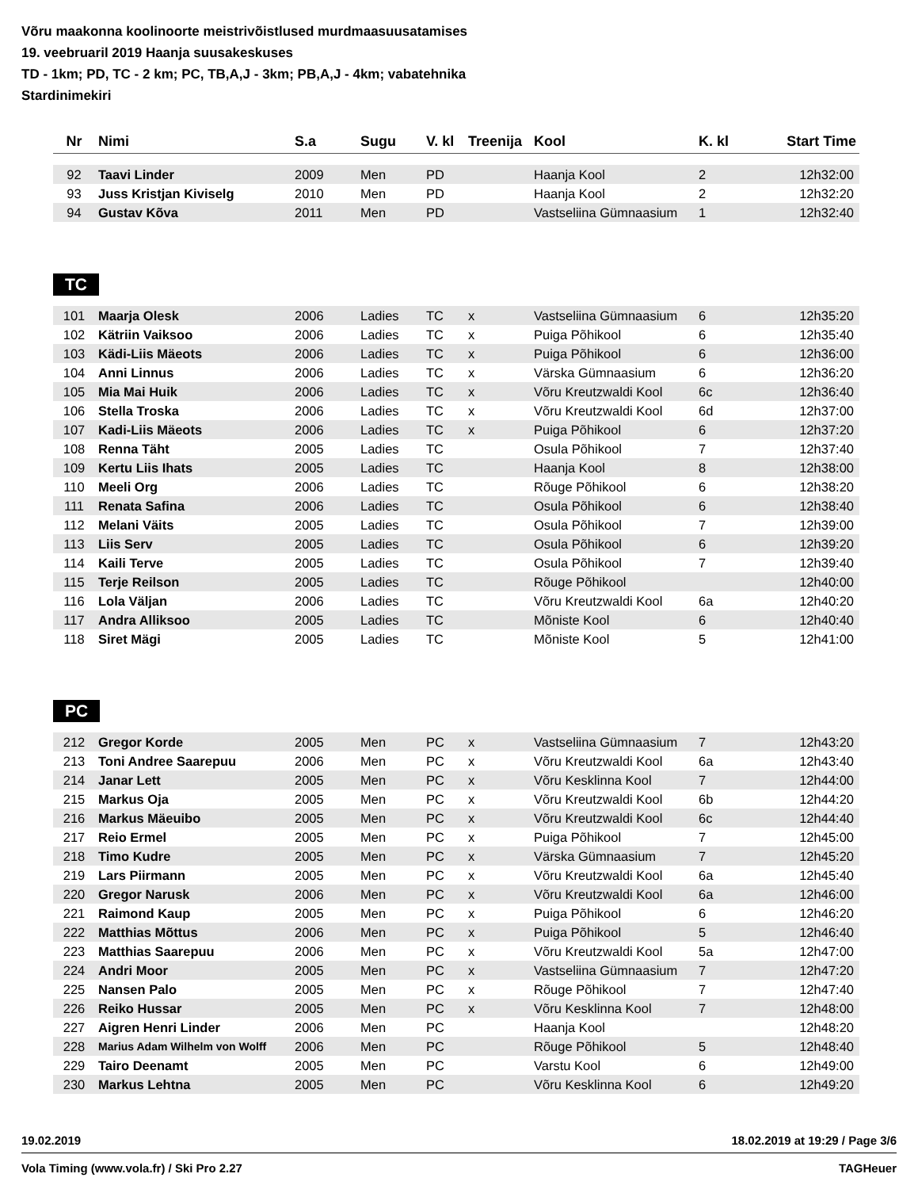Võru maakonna koolinoorte meistrivõistlused murdmaasuusatamises
19. veebruaril 2019 Haanja suusakeskuses
TD - 1km; PD, TC - 2 km; PC, TB,A,J - 3km; PB,A,J - 4km; vabatehnika
Stardinimekiri
| Nr | Nimi | S.a | Sugu | V. kl | Treenija | Kool | K. kl | Start Time |
| --- | --- | --- | --- | --- | --- | --- | --- | --- |
| 92 | Taavi Linder | 2009 | Men | PD | | Haanja Kool | 2 | 12h32:00 |
| 93 | Juss Kristjan Kiviselg | 2010 | Men | PD | | Haanja Kool | 2 | 12h32:20 |
| 94 | Gustav Kõva | 2011 | Men | PD | | Vastseliina Gümnaasium | 1 | 12h32:40 |
TC
| 101 | Maarja Olesk | 2006 | Ladies | TC | x | Vastseliina Gümnaasium | 6 | 12h35:20 |
| 102 | Kätriin Vaiksoo | 2006 | Ladies | TC | x | Puiga Põhikool | 6 | 12h35:40 |
| 103 | Kädi-Liis Mäeots | 2006 | Ladies | TC | x | Puiga Põhikool | 6 | 12h36:00 |
| 104 | Anni Linnus | 2006 | Ladies | TC | x | Värska Gümnaasium | 6 | 12h36:20 |
| 105 | Mia Mai Huik | 2006 | Ladies | TC | x | Võru Kreutzwaldi Kool | 6c | 12h36:40 |
| 106 | Stella Troska | 2006 | Ladies | TC | x | Võru Kreutzwaldi Kool | 6d | 12h37:00 |
| 107 | Kadi-Liis Mäeots | 2006 | Ladies | TC | x | Puiga Põhikool | 6 | 12h37:20 |
| 108 | Renna Täht | 2005 | Ladies | TC | | Osula Põhikool | 7 | 12h37:40 |
| 109 | Kertu Liis Ihats | 2005 | Ladies | TC | | Haanja Kool | 8 | 12h38:00 |
| 110 | Meeli Org | 2006 | Ladies | TC | | Rõuge Põhikool | 6 | 12h38:20 |
| 111 | Renata Safina | 2006 | Ladies | TC | | Osula Põhikool | 6 | 12h38:40 |
| 112 | Melani Väits | 2005 | Ladies | TC | | Osula Põhikool | 7 | 12h39:00 |
| 113 | Liis Serv | 2005 | Ladies | TC | | Osula Põhikool | 6 | 12h39:20 |
| 114 | Kaili Terve | 2005 | Ladies | TC | | Osula Põhikool | 7 | 12h39:40 |
| 115 | Terje Reilson | 2005 | Ladies | TC | | Rõuge Põhikool | | 12h40:00 |
| 116 | Lola Väljan | 2006 | Ladies | TC | | Võru Kreutzwaldi Kool | 6a | 12h40:20 |
| 117 | Andra Alliksoo | 2005 | Ladies | TC | | Mõniste Kool | 6 | 12h40:40 |
| 118 | Siret Mägi | 2005 | Ladies | TC | | Mõniste Kool | 5 | 12h41:00 |
PC
| 212 | Gregor Korde | 2005 | Men | PC | x | Vastseliina Gümnaasium | 7 | 12h43:20 |
| 213 | Toni Andree Saarepuu | 2006 | Men | PC | x | Võru Kreutzwaldi Kool | 6a | 12h43:40 |
| 214 | Janar Lett | 2005 | Men | PC | x | Võru Kesklinna Kool | 7 | 12h44:00 |
| 215 | Markus Oja | 2005 | Men | PC | x | Võru Kreutzwaldi Kool | 6b | 12h44:20 |
| 216 | Markus Mäeuibo | 2005 | Men | PC | x | Võru Kreutzwaldi Kool | 6c | 12h44:40 |
| 217 | Reio Ermel | 2005 | Men | PC | x | Puiga Põhikool | 7 | 12h45:00 |
| 218 | Timo Kudre | 2005 | Men | PC | x | Värska Gümnaasium | 7 | 12h45:20 |
| 219 | Lars Piirmann | 2005 | Men | PC | x | Võru Kreutzwaldi Kool | 6a | 12h45:40 |
| 220 | Gregor Narusk | 2006 | Men | PC | x | Võru Kreutzwaldi Kool | 6a | 12h46:00 |
| 221 | Raimond Kaup | 2005 | Men | PC | x | Puiga Põhikool | 6 | 12h46:20 |
| 222 | Matthias Mõttus | 2006 | Men | PC | x | Puiga Põhikool | 5 | 12h46:40 |
| 223 | Matthias Saarepuu | 2006 | Men | PC | x | Võru Kreutzwaldi Kool | 5a | 12h47:00 |
| 224 | Andri Moor | 2005 | Men | PC | x | Vastseliina Gümnaasium | 7 | 12h47:20 |
| 225 | Nansen Palo | 2005 | Men | PC | x | Rõuge Põhikool | 7 | 12h47:40 |
| 226 | Reiko Hussar | 2005 | Men | PC | x | Võru Kesklinna Kool | 7 | 12h48:00 |
| 227 | Aigren Henri Linder | 2006 | Men | PC | | Haanja Kool | | 12h48:20 |
| 228 | Marius Adam Wilhelm von Wolff | 2006 | Men | PC | | Rõuge Põhikool | 5 | 12h48:40 |
| 229 | Tairo Deenamt | 2005 | Men | PC | | Varstu Kool | 6 | 12h49:00 |
| 230 | Markus Lehtna | 2005 | Men | PC | | Võru Kesklinna Kool | 6 | 12h49:20 |
19.02.2019 18.02.2019 at 19:29 / Page 3/6
Vola Timing (www.vola.fr) / Ski Pro 2.27 TAGHeuer